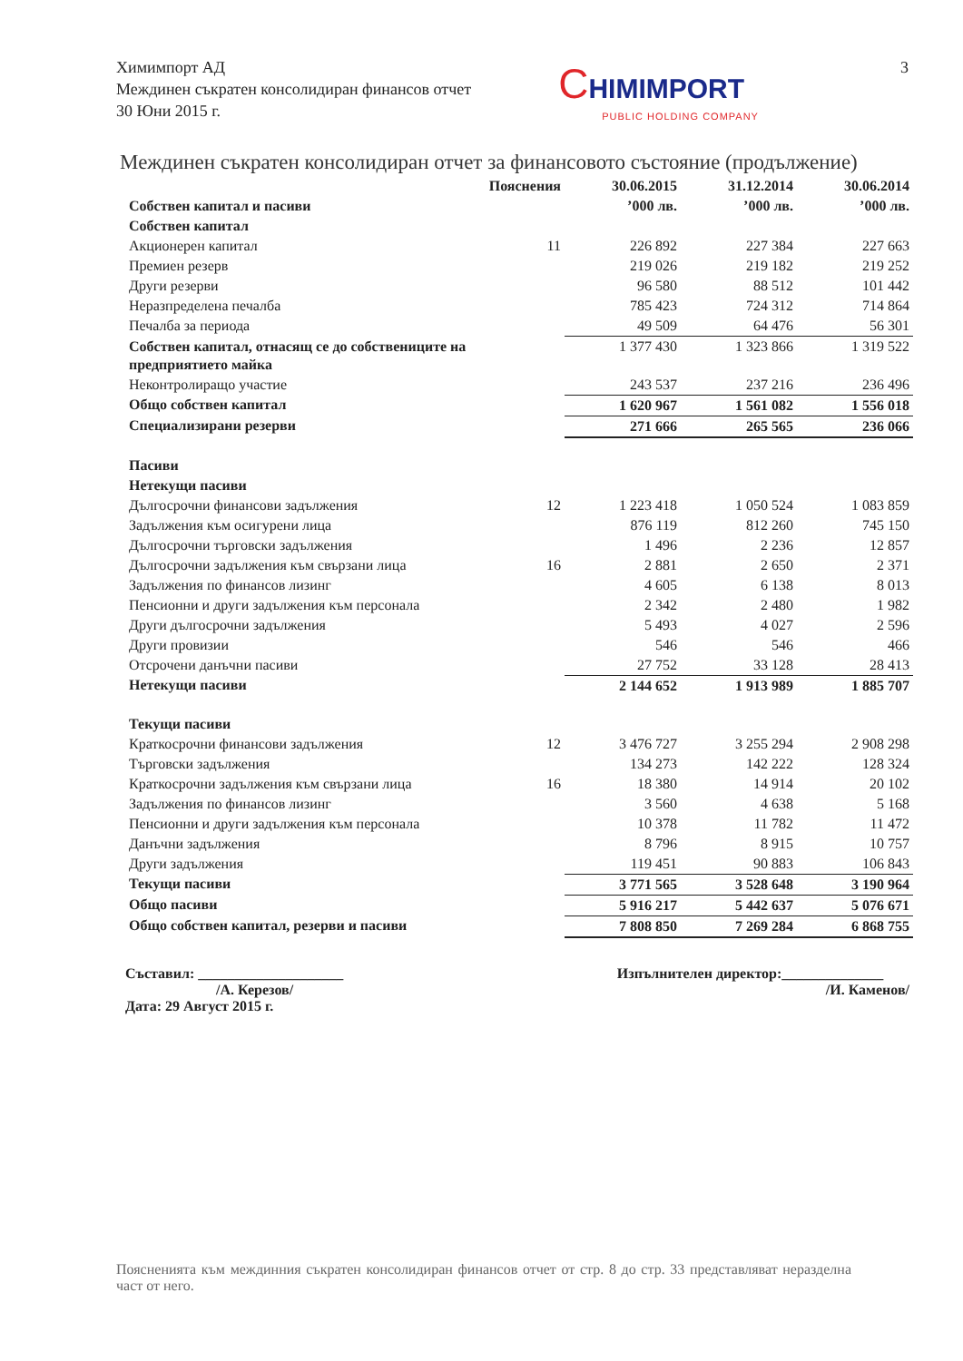Химимпорт АД
Междинен съкратен консолидиран финансов отчет
30 Юни 2015 г.
CHIMIMPORT
PUBLIC HOLDING COMPANY
3
Междинен съкратен консолидиран отчет за финансовото състояние (продължение)
| | Пояснения | 30.06.2015 | 31.12.2014 | 30.06.2014 |
| --- | --- | --- | --- | --- |
| Собствен капитал и пасиви | | ’000 лв. | ’000 лв. | ’000 лв. |
| Собствен капитал | | | | |
| Акционерен капитал | 11 | 226 892 | 227 384 | 227 663 |
| Премиен резерв | | 219 026 | 219 182 | 219 252 |
| Други резерви | | 96 580 | 88 512 | 101 442 |
| Неразпределена печалба | | 785 423 | 724 312 | 714 864 |
| Печалба за периода | | 49 509 | 64 476 | 56 301 |
| Собствен капитал, отнасящ се до собствениците на предприятието майка | | 1 377 430 | 1 323 866 | 1 319 522 |
| Неконтролиращо участие | | 243 537 | 237 216 | 236 496 |
| Общо собствен капитал | | 1 620 967 | 1 561 082 | 1 556 018 |
| Специализирани резерви | | 271 666 | 265 565 | 236 066 |
| Пасиви | | | | |
| Нетекущи пасиви | | | | |
| Дългосрочни финансови задължения | 12 | 1 223 418 | 1 050 524 | 1 083 859 |
| Задължения към осигурени лица | | 876 119 | 812 260 | 745 150 |
| Дългосрочни търговски задължения | | 1 496 | 2 236 | 12 857 |
| Дългосрочни задължения към свързани лица | 16 | 2 881 | 2 650 | 2 371 |
| Задължения по финансов лизинг | | 4 605 | 6 138 | 8 013 |
| Пенсионни и други задължения към персонала | | 2 342 | 2 480 | 1 982 |
| Други дългосрочни задължения | | 5 493 | 4 027 | 2 596 |
| Други провизии | | 546 | 546 | 466 |
| Отсрочени данъчни пасиви | | 27 752 | 33 128 | 28 413 |
| Нетекущи пасиви | | 2 144 652 | 1 913 989 | 1 885 707 |
| Текущи пасиви | | | | |
| Краткосрочни финансови задължения | 12 | 3 476 727 | 3 255 294 | 2 908 298 |
| Търговски задължения | | 134 273 | 142 222 | 128 324 |
| Краткосрочни задължения към свързани лица | 16 | 18 380 | 14 914 | 20 102 |
| Задължения по финансов лизинг | | 3 560 | 4 638 | 5 168 |
| Пенсионни и други задължения към персонала | | 10 378 | 11 782 | 11 472 |
| Данъчни задължения | | 8 796 | 8 915 | 10 757 |
| Други задължения | | 119 451 | 90 883 | 106 843 |
| Текущи пасиви | | 3 771 565 | 3 528 648 | 3 190 964 |
| Общо пасиви | | 5 916 217 | 5 442 637 | 5 076 671 |
| Общо собствен капитал, резерви и пасиви | | 7 808 850 | 7 269 284 | 6 868 755 |
Съставил: ____________________
/А. Керезов/
Дата: 29 Август 2015 г.
Изпълнителен директор:______________
/И. Каменов/
Поясненията към междинния съкратен консолидиран финансов отчет от стр. 8 до стр. 33 представляват неразделна част от него.